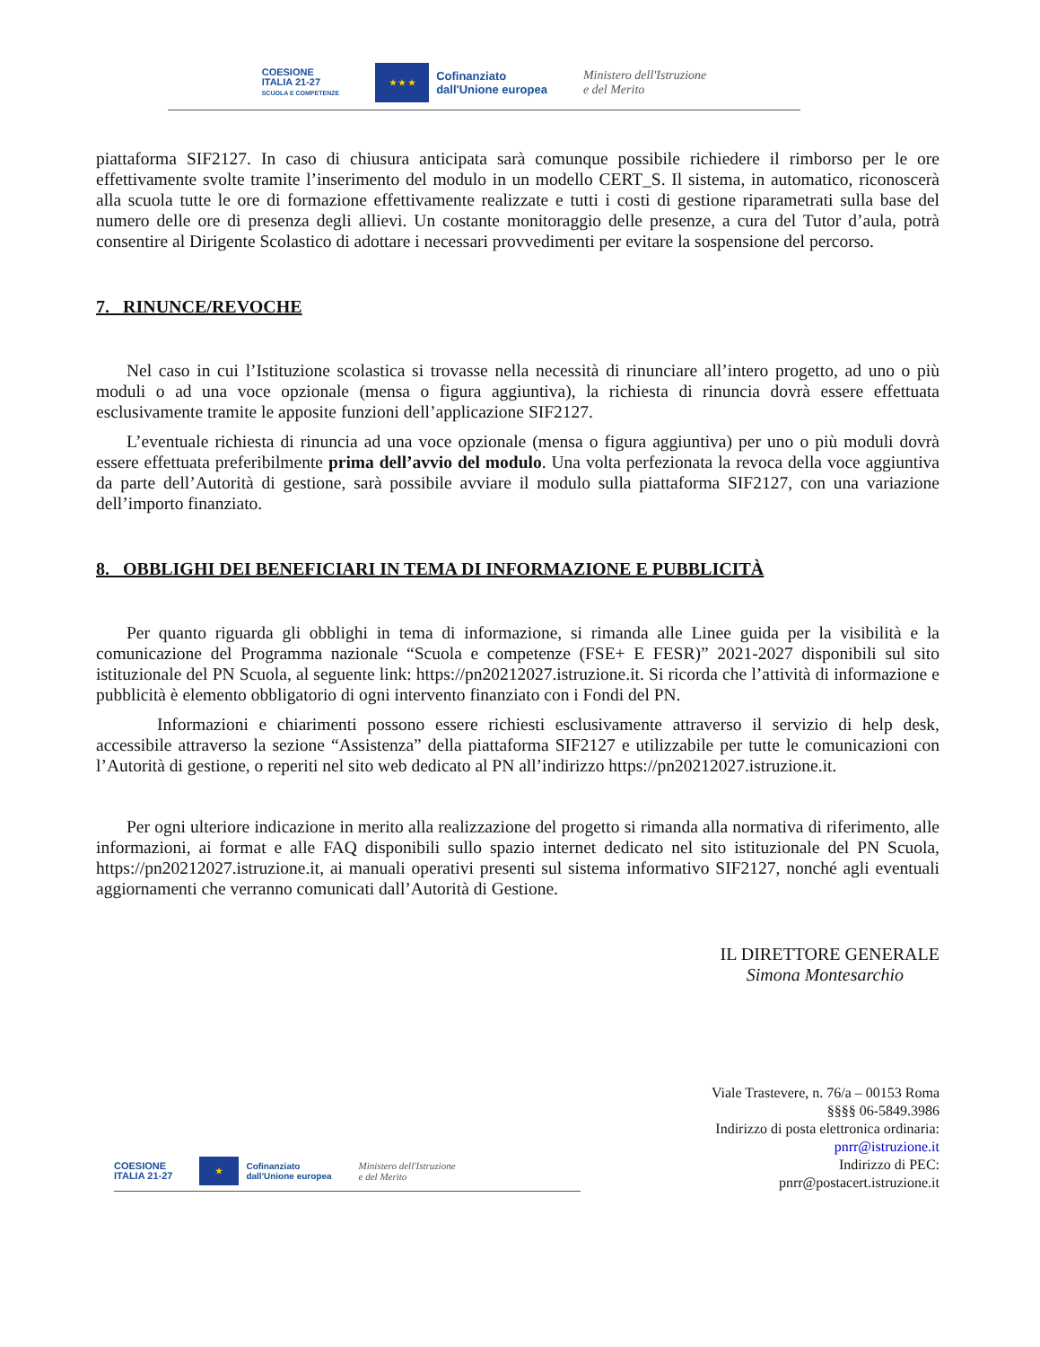COESIONE
ITALIA 21-27
SCUOLA E COMPETENZE
★ ★ ★
Cofinanziato
dall'Unione europea
Ministero dell'Istruzione
e del Merito
piattaforma SIF2127. In caso di chiusura anticipata sarà comunque possibile richiedere il rimborso per le ore effettivamente svolte tramite l’inserimento del modulo in un modello CERT_S. Il sistema, in automatico, riconoscerà alla scuola tutte le ore di formazione effettivamente realizzate e tutti i costi di gestione riparametrati sulla base del numero delle ore di presenza degli allievi. Un costante monitoraggio delle presenze, a cura del Tutor d’aula, potrà consentire al Dirigente Scolastico di adottare i necessari provvedimenti per evitare la sospensione del percorso.
7. RINUNCE/REVOCHE
Nel caso in cui l’Istituzione scolastica si trovasse nella necessità di rinunciare all’intero progetto, ad uno o più moduli o ad una voce opzionale (mensa o figura aggiuntiva), la richiesta di rinuncia dovrà essere effettuata esclusivamente tramite le apposite funzioni dell’applicazione SIF2127.
L’eventuale richiesta di rinuncia ad una voce opzionale (mensa o figura aggiuntiva) per uno o più moduli dovrà essere effettuata preferibilmente prima dell’avvio del modulo. Una volta perfezionata la revoca della voce aggiuntiva da parte dell’Autorità di gestione, sarà possibile avviare il modulo sulla piattaforma SIF2127, con una variazione dell’importo finanziato.
8. OBBLIGHI DEI BENEFICIARI IN TEMA DI INFORMAZIONE E PUBBLICITÀ
Per quanto riguarda gli obblighi in tema di informazione, si rimanda alle Linee guida per la visibilità e la comunicazione del Programma nazionale “Scuola e competenze (FSE+ E FESR)” 2021-2027 disponibili sul sito istituzionale del PN Scuola, al seguente link: https://pn20212027.istruzione.it. Si ricorda che l’attività di informazione e pubblicità è elemento obbligatorio di ogni intervento finanziato con i Fondi del PN.
Informazioni e chiarimenti possono essere richiesti esclusivamente attraverso il servizio di help desk, accessibile attraverso la sezione “Assistenza” della piattaforma SIF2127 e utilizzabile per tutte le comunicazioni con l’Autorità di gestione, o reperiti nel sito web dedicato al PN all’indirizzo https://pn20212027.istruzione.it.
Per ogni ulteriore indicazione in merito alla realizzazione del progetto si rimanda alla normativa di riferimento, alle informazioni, ai format e alle FAQ disponibili sullo spazio internet dedicato nel sito istituzionale del PN Scuola, https://pn20212027.istruzione.it, ai manuali operativi presenti sul sistema informativo SIF2127, nonché agli eventuali aggiornamenti che verranno comunicati dall’Autorità di Gestione.
IL DIRETTORE GENERALE
Simona Montesarchio
COESIONE
ITALIA 21-27
★
Cofinanziato
dall'Unione europea
Ministero dell'Istruzione
e del Merito
Viale Trastevere, n. 76/a – 00153 Roma
§§§§ 06-5849.3986
Indirizzo di posta elettronica ordinaria:
pnrr@istruzione.it
Indirizzo di PEC:
pnrr@postacert.istruzione.it